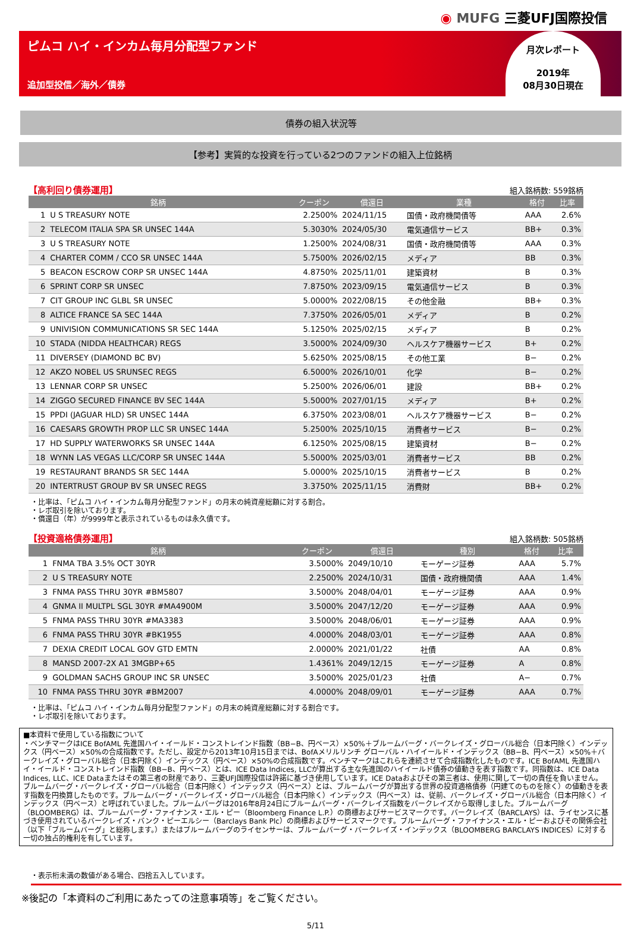◉ MUFG 三菱UFJ国際投信
ピムコ ハイ・インカム毎月分配型ファンド
追加型投信／海外／債券
月次レポート
2019年
08月30日現在
債券の組入状況等
【参考】実質的な投資を行っている2つのファンドの組入上位銘柄
【高利回り債券運用】 組入銘柄数: 559銘柄
| 銘柄 | | クーポン | 償還日 | 業種 | 格付 | 比率 |
| --- | --- | --- | --- | --- | --- | --- |
| 1 | U S TREASURY NOTE | 2.2500% | 2024/11/15 | 国債・政府機関債等 | AAA | 2.6% |
| 2 | TELECOM ITALIA SPA SR UNSEC 144A | 5.3030% | 2024/05/30 | 電気通信サービス | BB+ | 0.3% |
| 3 | U S TREASURY NOTE | 1.2500% | 2024/08/31 | 国債・政府機関債等 | AAA | 0.3% |
| 4 | CHARTER COMM / CCO SR UNSEC 144A | 5.7500% | 2026/02/15 | メディア | BB | 0.3% |
| 5 | BEACON ESCROW CORP SR UNSEC 144A | 4.8750% | 2025/11/01 | 建築資材 | B | 0.3% |
| 6 | SPRINT CORP SR UNSEC | 7.8750% | 2023/09/15 | 電気通信サービス | B | 0.3% |
| 7 | CIT GROUP INC GLBL SR UNSEC | 5.0000% | 2022/08/15 | その他金融 | BB+ | 0.3% |
| 8 | ALTICE FRANCE SA SEC 144A | 7.3750% | 2026/05/01 | メディア | B | 0.2% |
| 9 | UNIVISION COMMUNICATIONS SR SEC 144A | 5.1250% | 2025/02/15 | メディア | B | 0.2% |
| 10 | STADA (NIDDA HEALTHCAR) REGS | 3.5000% | 2024/09/30 | ヘルスケア機器サービス | B+ | 0.2% |
| 11 | DIVERSEY (DIAMOND BC BV) | 5.6250% | 2025/08/15 | その他工業 | B− | 0.2% |
| 12 | AKZO NOBEL US SRUNSEC REGS | 6.5000% | 2026/10/01 | 化学 | B− | 0.2% |
| 13 | LENNAR CORP SR UNSEC | 5.2500% | 2026/06/01 | 建設 | BB+ | 0.2% |
| 14 | ZIGGO SECURED FINANCE BV SEC 144A | 5.5000% | 2027/01/15 | メディア | B+ | 0.2% |
| 15 | PPDI (JAGUAR HLD) SR UNSEC 144A | 6.3750% | 2023/08/01 | ヘルスケア機器サービス | B− | 0.2% |
| 16 | CAESARS GROWTH PROP LLC SR UNSEC 144A | 5.2500% | 2025/10/15 | 消費者サービス | B− | 0.2% |
| 17 | HD SUPPLY WATERWORKS SR UNSEC 144A | 6.1250% | 2025/08/15 | 建築資材 | B− | 0.2% |
| 18 | WYNN LAS VEGAS LLC/CORP SR UNSEC 144A | 5.5000% | 2025/03/01 | 消費者サービス | BB | 0.2% |
| 19 | RESTAURANT BRANDS SR SEC 144A | 5.0000% | 2025/10/15 | 消費者サービス | B | 0.2% |
| 20 | INTERTRUST GROUP BV SR UNSEC REGS | 3.3750% | 2025/11/15 | 消費財 | BB+ | 0.2% |
・比率は、「ピムコ ハイ・インカム毎月分配型ファンド」の月末の純資産総額に対する割合。
・レポ取引を除いております。
・償還日（年）が9999年と表示されているものは永久債です。
【投資適格債券運用】 組入銘柄数: 505銘柄
| 銘柄 | | クーポン | 償還日 | 種別 | 格付 | 比率 |
| --- | --- | --- | --- | --- | --- | --- |
| 1 | FNMA TBA 3.5% OCT 30YR | 3.5000% | 2049/10/10 | モーゲージ証券 | AAA | 5.7% |
| 2 | U S TREASURY NOTE | 2.2500% | 2024/10/31 | 国債・政府機関債 | AAA | 1.4% |
| 3 | FNMA PASS THRU 30YR #BM5807 | 3.5000% | 2048/04/01 | モーゲージ証券 | AAA | 0.9% |
| 4 | GNMA II MULTPL SGL 30YR #MA4900M | 3.5000% | 2047/12/20 | モーゲージ証券 | AAA | 0.9% |
| 5 | FNMA PASS THRU 30YR #MA3383 | 3.5000% | 2048/06/01 | モーゲージ証券 | AAA | 0.9% |
| 6 | FNMA PASS THRU 30YR #BK1955 | 4.0000% | 2048/03/01 | モーゲージ証券 | AAA | 0.8% |
| 7 | DEXIA CREDIT LOCAL GOV GTD EMTN | 2.0000% | 2021/01/22 | 社債 | AA | 0.8% |
| 8 | MANSD 2007-2X A1 3MGBP+65 | 1.4361% | 2049/12/15 | モーゲージ証券 | A | 0.8% |
| 9 | GOLDMAN SACHS GROUP INC SR UNSEC | 3.5000% | 2025/01/23 | 社債 | A− | 0.7% |
| 10 | FNMA PASS THRU 30YR #BM2007 | 4.0000% | 2048/09/01 | モーゲージ証券 | AAA | 0.7% |
・比率は、「ピムコ ハイ・インカム毎月分配型ファンド」の月末の純資産総額に対する割合です。
・レポ取引を除いております。
■本資料で使用している指数について
・ベンチマークはICE BofAML 先進国ハイ・イールド・コンストレインド指数（BB−B、円ベース）×50%＋ブルームバーグ・バークレイズ・グローバル総合（日本円除く）インデックス（円ベース）×50%の合成指数です。ただし、設定から2013年10月15日までは、BofAメリルリンチ グローバル・ハイイールド・インデックス（BB−B、円ベース）×50%＋バークレイズ・グローバル総合（日本円除く）インデックス（円ベース）×50%の合成指数です。ベンチマークはこれらを連続させて合成指数化したものです。ICE BofAML 先進国ハイ・イールド・コンストレインド指数（BB−B、円ベース）とは、ICE Data Indices, LLCが算出する主な先進国のハイイールド債券の値動きを表す指数です。同指数は、ICE Data Indices, LLC、ICE Dataまたはその第三者の財産であり、三菱UFJ国際投信は許諾に基づき使用しています。ICE Dataおよびその第三者は、使用に関して一切の責任を負いません。ブルームバーグ・バークレイズ・グローバル総合（日本円除く）インデックス（円ベース）とは、ブルームバーグが算出する世界の投資適格債券（円建てのものを除く）の値動きを表す指数を円換算したものです。ブルームバーグ・バークレイズ・グローバル総合（日本円除く）インデックス（円ベース）は、従前、バークレイズ・グローバル総合（日本円除く）インデックス（円ベース）と呼ばれていました。ブルームバーグは2016年8月24日にブルームバーグ・バークレイズ指数をバークレイズから取得しました。ブルームバーグ（BLOOMBERG）は、ブルームバーグ・ファイナンス・エル・ピー（Bloomberg Finance L.P.）の商標およびサービスマークです。バークレイズ（BARCLAYS）は、ライセンスに基づき使用されているバークレイズ・バンク・ピーエルシー（Barclays Bank Plc）の商標およびサービスマークです。ブルームバーグ・ファイナンス・エル・ピーおよびその関係会社（以下「ブルームバーグ」と総称します。）またはブルームバーグのライセンサーは、ブルームバーグ・バークレイズ・インデックス（BLOOMBERG BARCLAYS INDICES）に対する一切の独占的権利を有しています。
・表示桁未満の数値がある場合、四捨五入しています。
※後記の「本資料のご利用にあたっての注意事項等」をご覧ください。
5/11